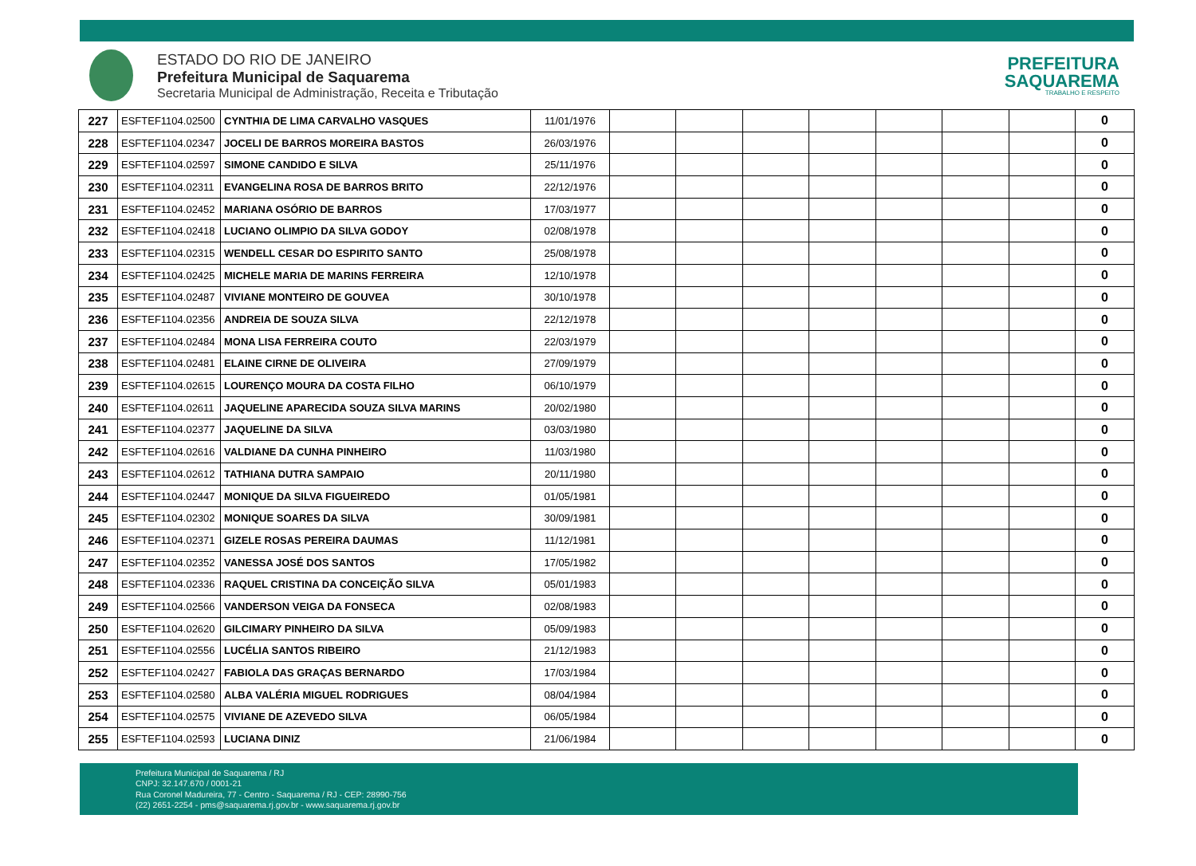ESTADO DO RIO DE JANEIRO
Prefeitura Municipal de Saquarema
Secretaria Municipal de Administração, Receita e Tributação
PREFEITURA
SAQUAREMA
TRABALHO E RESPEITO
| 227 | ESFTEF1104.02500 | CYNTHIA DE LIMA CARVALHO VASQUES | 11/01/1976 | | | | | | | | 0 |
| 228 | ESFTEF1104.02347 | JOCELI DE BARROS MOREIRA BASTOS | 26/03/1976 | | | | | | | | 0 |
| 229 | ESFTEF1104.02597 | SIMONE CANDIDO E SILVA | 25/11/1976 | | | | | | | | 0 |
| 230 | ESFTEF1104.02311 | EVANGELINA ROSA DE BARROS BRITO | 22/12/1976 | | | | | | | | 0 |
| 231 | ESFTEF1104.02452 | MARIANA OSÓRIO DE BARROS | 17/03/1977 | | | | | | | | 0 |
| 232 | ESFTEF1104.02418 | LUCIANO OLIMPIO DA SILVA GODOY | 02/08/1978 | | | | | | | | 0 |
| 233 | ESFTEF1104.02315 | WENDELL CESAR DO ESPIRITO SANTO | 25/08/1978 | | | | | | | | 0 |
| 234 | ESFTEF1104.02425 | MICHELE MARIA DE MARINS FERREIRA | 12/10/1978 | | | | | | | | 0 |
| 235 | ESFTEF1104.02487 | VIVIANE MONTEIRO DE GOUVEA | 30/10/1978 | | | | | | | | 0 |
| 236 | ESFTEF1104.02356 | ANDREIA DE SOUZA SILVA | 22/12/1978 | | | | | | | | 0 |
| 237 | ESFTEF1104.02484 | MONA LISA FERREIRA COUTO | 22/03/1979 | | | | | | | | 0 |
| 238 | ESFTEF1104.02481 | ELAINE CIRNE DE OLIVEIRA | 27/09/1979 | | | | | | | | 0 |
| 239 | ESFTEF1104.02615 | LOURENÇO MOURA DA COSTA FILHO | 06/10/1979 | | | | | | | | 0 |
| 240 | ESFTEF1104.02611 | JAQUELINE APARECIDA SOUZA SILVA MARINS | 20/02/1980 | | | | | | | | 0 |
| 241 | ESFTEF1104.02377 | JAQUELINE DA SILVA | 03/03/1980 | | | | | | | | 0 |
| 242 | ESFTEF1104.02616 | VALDIANE DA CUNHA PINHEIRO | 11/03/1980 | | | | | | | | 0 |
| 243 | ESFTEF1104.02612 | TATHIANA DUTRA SAMPAIO | 20/11/1980 | | | | | | | | 0 |
| 244 | ESFTEF1104.02447 | MONIQUE DA SILVA FIGUEIREDO | 01/05/1981 | | | | | | | | 0 |
| 245 | ESFTEF1104.02302 | MONIQUE SOARES DA SILVA | 30/09/1981 | | | | | | | | 0 |
| 246 | ESFTEF1104.02371 | GIZELE ROSAS PEREIRA DAUMAS | 11/12/1981 | | | | | | | | 0 |
| 247 | ESFTEF1104.02352 | VANESSA JOSÉ DOS SANTOS | 17/05/1982 | | | | | | | | 0 |
| 248 | ESFTEF1104.02336 | RAQUEL CRISTINA DA CONCEIÇÃO SILVA | 05/01/1983 | | | | | | | | 0 |
| 249 | ESFTEF1104.02566 | VANDERSON VEIGA DA FONSECA | 02/08/1983 | | | | | | | | 0 |
| 250 | ESFTEF1104.02620 | GILCIMARY PINHEIRO DA SILVA | 05/09/1983 | | | | | | | | 0 |
| 251 | ESFTEF1104.02556 | LUCÉLIA SANTOS RIBEIRO | 21/12/1983 | | | | | | | | 0 |
| 252 | ESFTEF1104.02427 | FABIOLA DAS GRAÇAS BERNARDO | 17/03/1984 | | | | | | | | 0 |
| 253 | ESFTEF1104.02580 | ALBA VALÉRIA MIGUEL RODRIGUES | 08/04/1984 | | | | | | | | 0 |
| 254 | ESFTEF1104.02575 | VIVIANE DE AZEVEDO SILVA | 06/05/1984 | | | | | | | | 0 |
| 255 | ESFTEF1104.02593 | LUCIANA DINIZ | 21/06/1984 | | | | | | | | 0 |
Prefeitura Municipal de Saquarema / RJ
CNPJ: 32.147.670 / 0001-21
Rua Coronel Madureira, 77 - Centro - Saquarema / RJ - CEP: 28990-756
(22) 2651-2254 - pms@saquarema.rj.gov.br - www.saquarema.rj.gov.br